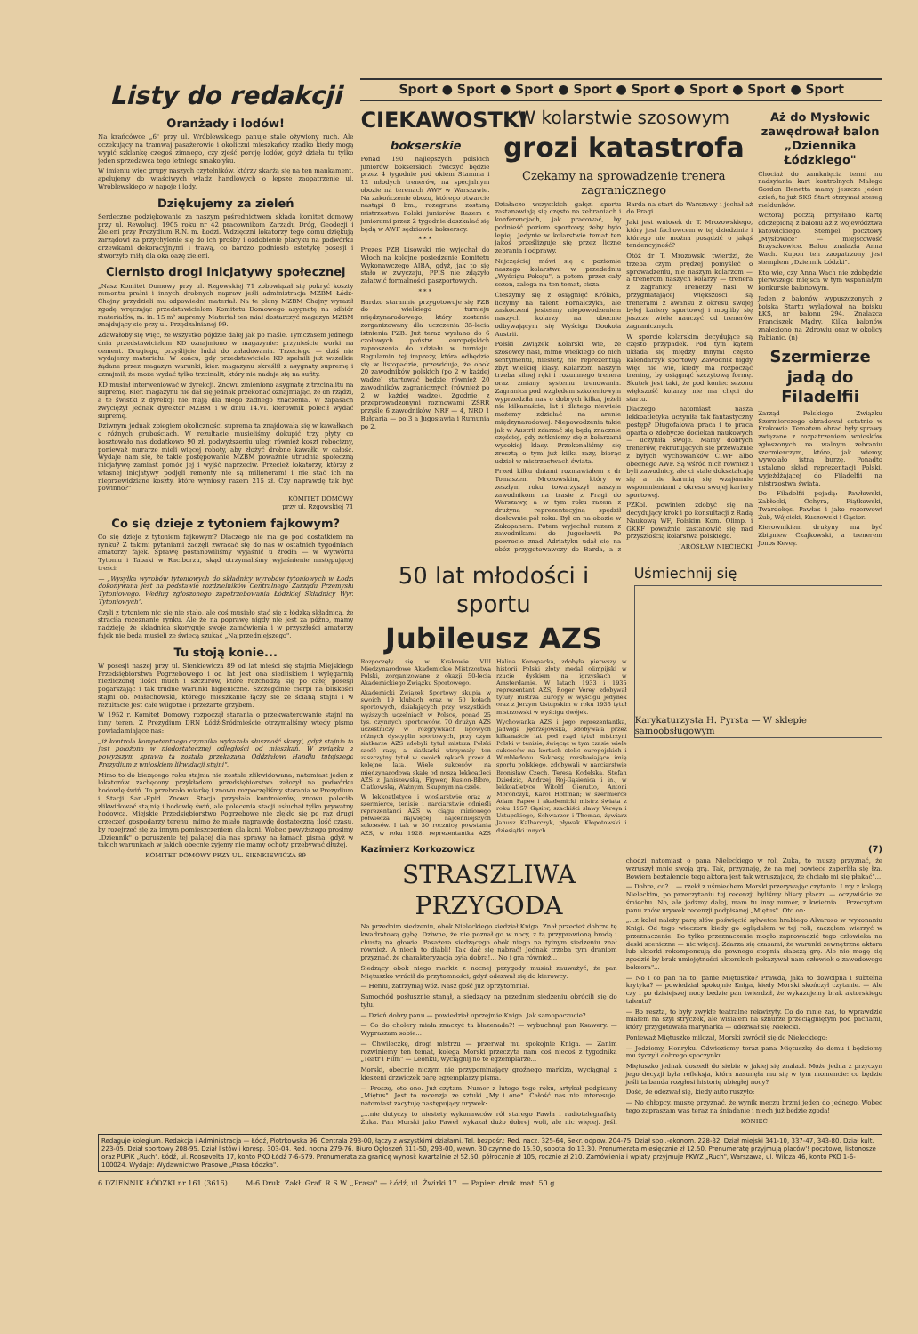Listy do redakcji
Oranżady i lodów!
Na krańcówce „6" przy ul. Wróblewskiego panuje stale ożywiony ruch. Ale oczekujący na tramwaj pasażerowie i okoliczni mieszkańcy rzadko kiedy mogą wypić szklankę czegoś zimnego, czy zjeść porcję lodów, gdyż działa tu tylko jeden sprzedawca tego letniego smakołyku.
W imieniu więc grupy naszych czytelników, którzy skarżą się na ten mankament, apelujemy do właściwych władz handlowych o lepsze zaopatrzenie ul. Wróblewskiego w napoje i lody.
Dziękujemy za zieleń
Serdeczne podziękowanie za naszym pośrednictwem składa komitet domowy przy ul. Rewolucji 1905 roku nr 42 pracownikom Zarządu Dróg, Geodezji i Zieleni przy Prezydium R.N. m. Łodzi. Wdzięczni lokatorzy tego domu dziękują zarządowi za przychylenie się do ich prośby i ozdobienie placyku na podwórku drzewkami dekoracyjnymi i trawą, co bardzo podniosło estetykę posesji i stworzyło miłą dla oka oazę zieleni.
Ciernisto drogi inicjatywy społecznej
„Nasz Komitet Domowy przy ul. Rzgowskiej 71 zobowiązał się pokryć koszty remontu pralni i innych drobnych napraw jeśli administracja MZBM Łódź-Chojny przydzieli mu odpowiedni materiał. Na te plany MZBM Chojny wyraził zgodę wręczając przedstawicielom Komitetu Domowego asygnatę na odbiór materiałów, m. in. 15 m² supremy. Materiał ten miał dostarczyć magazyn MZBM znajdujący się przy ul. Przędzalnianej 99.
Zdawałoby się więc, że wszystko pójdzie dalej jak po maśle. Tymczasem jednego dnia przedstawicielom KD oznajmiono w magazynie: przynieście worki na cement. Drugiego, przyślijcie ludzi do załadowania. Trzeciego — dziś nie wydajemy materiału. W końcu, gdy przedstawiciele KD spełnili już wszelkie żądane przez magazyn warunki, kier. magazynu skreślił z asygnaty supremę i oznajmił, że może wydać tylko trzcinalit, który nie nadaje się na sufity.
KD musiał interweniować w dyrekcji. Znowu zmieniono asygnatę z trzcinalitu na supremę. Kier. magazynu nie dał się jednak przekonać oznajmiając, że on rządzi, a te świstki z dyrekcji nie mają dla niego żadnego znaczenia. W zapasach zwyciężył jednak dyrektor MZBM i w dniu 14.VI. kierownik polecił wydać supremę.
Dziwnym jednak zbiegiem okoliczności suprema ta znajdowała się w kawałkach o różnych grubościach. W rezultacie musieliśmy dokupić trzy płyty co kosztowało nas dodatkowo 90 zł. podwyższeniu uległ również koszt robocizny, ponieważ murarze mieli więcej roboty, aby złożyć drobne kawałki w całość. Wydaje nam się, że takie postępowanie MZBM poważnie utrudnia społeczną inicjatywę zamiast pomóc jej i wyjść naprzeciw. Przecież lokatorzy, którzy z własnej inicjatywy podjęli remonty nie są milionerami i nie stać ich na nieprzewidziane koszty, które wyniosły razem 215 zł. Czy naprawdę tak być powinno?"
KOMITET DOMOWY
przy ul. Rzgowskiej 71
Co się dzieje z tytoniem fajkowym?
Co się dzieje z tytoniem fajkowym? Dlaczego nie ma go pod dostatkiem na rynku? Z takimi pytaniami zaczęli zwracać się do nas w ostatnich tygodniach amatorzy fajek. Sprawę postanowiliśmy wyjaśnić u źródła — w Wytwórni Tytoniu i Tabaki w Raciborzu, skąd otrzymaliśmy wyjaśnienie następującej treści:
— „Wysyłka wyrobów tytoniowych do składnicy wyrobów tytoniowych w Łodzi dokonywana jest na podstawie rozdzielników Centralnego Zarządu Przemysłu Tytoniowego. Według zgłoszonego zapotrzebowania Łódzkiej Składnicy Wyr. Tytoniowych".
Czyli z tytoniem nic się nie stało, ale coś musiało stać się z łódzką składnicą, że straciła rozeznanie rynku. Ale że na poprawę nigdy nie jest za późno, mamy nadzieję, że składnica skoryguje swoje zamówienia i w przyszłości amatorzy fajek nie będą musieli ze świecą szukać „Najprzedniejszego".
Tu stoją konie...
W posesji naszej przy ul. Sienkiewicza 89 od lat mieści się stajnia Miejskiego Przedsiębiorstwa Pogrzebowego i od lat jest ona siedliskiem i wylęgarnią niezliczonej ilości much i szczurów, które rozchodzą się po całej posesji pogarszając i tak trudne warunki higieniczne. Szczególnie cierpi na bliskości stajni ob. Małachowski, którego mieszkanie łączy się ze ścianą stajni i w rezultacie jest całe wilgotne i przeżarte grzybem.
W 1952 r. Komitet Domowy rozpoczął starania o przekwaterowanie stajni na inny teren. Z Prezydium DRN Łódź-Śródmieście otrzymaliśmy wtedy pismo powiadamiające nas:
„iż kontrola kompetentnego czynnika wykazała słuszność skargi, gdyż stajnia ta jest położona w niedostatecznej odległości od mieszkań. W związku z powyższym sprawa ta została przekazana Oddziałowi Handlu tutejszego Prezydium z wnioskiem likwidacji stajni".
Mimo to do bieżącego roku stajnia nie została zlikwidowana, natomiast jeden z lokatorów zachęcony przykładem przedsiębiorstwa założył na podwórku hodowlę świń. To przebrało miarkę i znowu rozpoczęliśmy starania w Prezydium i Stacji San.-Epid. Znowu Stacja przysłała kontrolerów, znowu poleciła zlikwidować stajnię i hodowlę świń, ale polecenia stacji usłuchał tylko prywatny hodowca. Miejskie Przedsiębiorstwo Pogrzebowe nie zlękło się po raz drugi orzeczeń gospodarzy terenu, mimo że miało naprawdę dostateczną ilość czasu, by rozejrzeć się za innym pomieszczeniem dla koni. Wobec powyższego prosimy „Dziennik" o poruszenie tej palącej dla nas sprawy na łamach pisma, gdyż w takich warunkach w jakich obecnie żyjemy nie mamy ochoty przebywać dłużej.
KOMITET DOMOWY PRZY UL. SIENKIEWICZA 89
Sport ● Sport ● Sport ● Sport ● Sport ● Sport ● Sport ● Sport
CIEKAWOSTKI
bokserskie
Ponad 190 najlepszych polskich juniorów bokserskich ćwiczyć będzie przez 4 tygodnie pod okiem Stamma i 12 młodych trenerów, na specjalnym obozie na terenach AWF w Warszawie. Na zakończenie obozu, którego otwarcie nastąpi 8 bm., rozegrane zostaną mistrzostwa Polski juniorów. Razem z juniorami przez 2 tygodnie doszkalać się będą w AWF sędziowie bokserscy.
* * *
Prezes PZB Lisowski nie wyjechał do Włoch na kolejne posiedzenie Komitetu Wykonawczego AIBA, gdyż, jak to się stało w zwyczaju, PPIS nie zdążyło załatwić formalności paszportowych.
* * *
Bardzo starannie przygotowuje się PZB do wielkiego turnieju międzynarodowego, który zostanie zorganizowany dla uczczenia 35-lecia istnienia PZB. Już teraz wysłano do 6 czołowych państw europejskich zaproszenia do udziału w turnieju. Regulamin tej imprezy, która odbędzie się w listopadzie, przewiduje, że obok 20 zawodników polskich (po 2 w każdej wadze) startować będzie również 20 zawodników zagranicznych (również po 2 w każdej wadze). Zgodnie z przeprowadzonymi rozmowami ZSRR przyśle 6 zawodników, NRF — 4, NRD 1 Bułgaria — po 3 a Jugosławia i Rumunia po 2.
W kolarstwie szosowym
grozi katastrofa
Czekamy na sprowadzenie trenera zagranicznego
Działacze wszystkich gałęzi sportu zastanawiają się często na zebraniach i konferencjach, jak pracować, by podnieść poziom sportowy, żeby było lepiej. Jedynie w kolarstwie temat ten jakoś prześlizguje się przez liczne zebrania i odprawy.
Najczęściej mówi się o poziomie naszego kolarstwa w przededniu „Wyścigu Pokoju", a potem, przez cały sezon, zalega na ten temat, cisza.
Cieszymy się z osiągnięć Królaka, liczymy na talent Fornalczyka, ale zaskoczeni jesteśmy niepowodzeniem naszych kolarzy na obecnie odbywającym się Wyścigu Dookoła Austrii.
Polski Związek Kolarski wie, że szosowcy nasi, mimo wielkiego do nich sentymentu, niestety, nie reprezentują zbyt wielkiej klasy. Kolarzom naszym trzeba silnej ręki i rozumnego trenera oraz zmiany systemu trenowania. Zagranica pod względem szkoleniowym wyprzedziła nas o dobrych kilka, jeżeli nie kilkanaście, lat i dlatego niewiele możemy zdziałać na arenie międzynarodowej. Niepowodzenia takie jak w Austrii zdarzać się będą znacznie częściej, gdy zetkniemy się z kolarzami wysokiej klasy. Przekonaliśmy się zresztą o tym już kilka razy, biorąc udział w mistrzostwach świata.
Przed kilku dniami rozmawiałem z dr Tomaszem Mrozowskim, który w zeszłym roku towarzyszył naszym zawodnikom na trasie z Pragi do Warszawy, a w tym roku razem z drużyną reprezentacyjną spędził dosłownie pół roku. Był on na obozie w Zakopanem. Potem wyjechał razem z zawodnikami do Jugosławii. Po powrocie znad Adriatyku udał się na obóz przygotowawczy do Barda, a z Barda na start do Warszawy i jechał aż do Pragi.
Jaki jest wniosek dr T. Mrozowskiego, który jest fachowcem w tej dziedzinie i którego nie można posądzić o jakąś tendencyjność?
Otóż dr T. Mrozowski twierdzi, że trzeba czym prędzej pomyśleć o sprowadzeniu, nie naszym kolarzom — a trenerom naszych kolarzy — trenera z zagranicy. Trenerzy nasi w przygniatającej większości są trenerami z awansu z okresu swojej byłej kariery sportowej i mogliby się jeszcze wiele nauczyć od trenerów zagranicznych.
W sporcie kolarskim decydujące są często przypadek. Pod tym kątem układa się między innymi często kalendarzyk sportowy. Zawodnik nigdy więc nie wie, kiedy ma rozpocząć trening, by osiągnąć szczytową formę. Skutek jest taki, że pod koniec sezonu większość kolarzy nie ma chęci do startu.
Dlaczego natomiast nasza lekkoatletyka uczyniła tak fantastyczny postęp? Długofalowa praca i to praca oparta o zdobycze dociekań naukowych — uczyniła swoje. Mamy dobrych trenerów, rekrutujących się przeważnie z byłych wychowanków CIWF albo obecnego AWF. Są wśród nich również i byli zawodnicy, ale ci stale dokształcają się a nie karmią się wzajemnie wspomnieniami z okresu swojej kariery sportowej.
PZKol. powinien zdobyć się na decydujący krok i po konsultacji z Radą Naukową WF, Polskim Kom. Olimp. i GKKF poważnie zastanowić się nad przyszłością kolarstwa polskiego.
JAROSŁAW NIECIECKI
Aż do Mysłowic zawędrował balon „Dziennika Łódzkiego"
Chociaż do zamknięcia termi nu nadsyłania kart kontrolnych Małego Gordon Benetta mamy jeszcze jeden dzień, to już SKS Start otrzymał szereg meldunków.
Wczoraj pocztą przysłano kartę odczepioną z balonu aż z województwa katowickiego. Stempel pocztowy „Mysłowice" — miejscowość Brzyszkowice. Balon znalazła Anna Wach. Kupon ten zaopatrzony jest stemplem „Dziennik Łódzki".
Kto wie, czy Anna Wach nie zdobędzie pierwszego miejsca w tym wspaniałym konkursie balonowym.
Jeden z balonów wypuszczonych z boiska Startu wylądował na boisku ŁKS, nr balonu 294. Znalazca Franciszek Mądry. Kilka balonów znaleziono na Zdrowiu oraz w okolicy Pabianic. (n)
Szermierze jadą do Filadelfii
Zarząd Polskiego Związku Szermierczego obradował ostatnio w Krakowie. Tematem obrad były sprawy związane z rozpatrzeniem wniosków zgłoszonych na walnym zebraniu szermierczym, które, jak wiemy, wywołało istną burzę. Ponadto ustalono skład reprezentacji Polski, wyjeżdżającej do Filadelfii na mistrzostwa świata.
Do Filadelfii pojadą: Pawłowski, Zabłocki, Ochyra, Piątkowski, Twardokęs, Pawłas i jako rezerwowi Żub, Wójcicki, Kuszewski i Gąsior.
Kierownikiem drużyny ma być Zbigniew Czajkowski, a trenerem Jonos Kevey.
50 lat młodości i sportu
Jubileusz AZS
Rozpoczęły się w Krakowie VIII Międzynarodowe Akademickie Mistrzostwa Polski, zorganizowane z okazji 50-lecia Akademickiego Związku Sportowego.
Akademicki Związek Sportowy skupia w swoich 19 klubach oraz w 50 kołach sportowych, działających przy wszystkich wyższych uczelniach w Polsce, ponad 25 tys. czynnych sportowców. 70 drużyn AZS uczestniczy w rozgrywkach ligowych różnych dyscyplin sportowych, przy czym siatkarze AZS zdobyli tytuł mistrza Polski sześć razy, a siatkarki utrzymały ten zaszczytny tytuł w swoich rękach przez 4 kolejne lata. Wiele sukcesów na międzynarodową skalę od noszą lekkoatleci AZS z Janiszewską, Figwer, Kusion-Bibro, Ciatkowską, Ważnym, Skupnym na czele.
W lekkoatletyce i wioślarstwie oraz w szermierce, tenisie i narciarstwie odnieśli reprezentanci AZS w ciągu minionego półwiecza najwięcej najcenniejszych sukcesów. I tak w 30 rocznicę powstania AZS, w roku 1928, reprezentantka AZS Halina Konopacka, zdobyła pierwszy w historii Polski złoty medal olimpijski w rzucie dyskiem na igrzyskach w Amsterdamie. W latach 1933 i 1935 reprezentant AZS, Roger Verey zdobywał tytuły mistrza Europy w wyścigu jedynek oraz z Jerzym Ustupskim w roku 1935 tytuł mistrzowski w wyścigu dwójek.
Wychowanka AZS i jego reprezentantka, Jadwiga Jędrzejowska, zdobywała przez kilkanaście lat pod rząd tytuł mistrzyni Polski w tenisie, święcąc w tym czasie wiele sukcesów na kortach stolic europejskich i Wimbledonu. Sukcesy, rozsławiające imię sportu polskiego, zdobywali w narciarstwie Bronisław Czech, Teresa Kodelska, Stefan Dziedzic, Andrzej Roj-Gąsienica i in.; w lekkoatletyce Witold Gierutto, Antoni Morończyk, Karol Hoffman; w szermierce Adam Papee i akademicki mistrz świata z roku 1957 Gąsior, szachiści sławy Vereya i Ustupskiego, Schwarzer i Thomas, żywiarz Janusz Kalbarczyk, pływak Kłopotowski i dziesiątki innych.
Uśmiechnij się
Karykaturzysta H. Pyrsta — W sklepie samoobsługowym
Kazimierz Korkozowicz (7)
STRASZLIWA PRZYGODA
Na przednim siedzeniu, obok Nieleckiego siedział Kniga. Znał przecież dobrze tę kwadratową gębę. Dziwne, że nie poznał go w nocy, z tą przyprawioną brodą i chustą na głowie. Pasażera siedzącego obok niego na tylnym siedzeniu znał również. A niech to diabli! Tak dać się nabrać! Jednak trzeba tym draniom przyznać, że charakteryzacja była dobra!... No i gra również...
Siedzący obok niego markiz z nocnej przygody musiał zauważyć, że pan Miętuszko wrócił do przytomności, gdyż odezwał się do kierowcy:
— Heniu, zatrzymaj wóz. Nasz gość już oprzytomniał.
Samochód posłusznie stanął, a siedzący na przednim siedzeniu obrócili się do tyłu.
— Dzień dobry panu — powiedział uprzejmie Kniga. Jak samopoczucie?
— Co do cholery miała znaczyć ta błazenada?! — wybuchnął pan Ksawery. — Wypraszam sobie...
— Chwileczkę, drogi mistrzu — przerwał mu spokojnie Kniga. — Zanim rozwiniemy ten temat, kolega Morski przeczyta nam coś niecoś z tygodnika „Teatr i Film" — Leonku, wyciągnij no te egzemplarze...
Morski, obecnie niczym nie przypominający groźnego markiza, wyciągnął z kieszeni drzwiczek parę egzemplarzy pisma.
— Proszę, oto one. Już czytam. Numer z lutego tego roku, artykuł podpisany „Miętus". Jest to recenzja ze sztuki „My i one". Całość nas nie interesuje, natomiast zacytuję następujący urywek:
„...nie dotyczy to niestety wykonawców ról starego Pawła i radiotelegrafisty Żuka. Pan Morski jako Paweł wykazał dużo dobrej woli, ale nic więcej. Jeśli chodzi natomiast o pana Nieleckiego w roli Żuka, to muszę przyznać, że wzruszył mnie swoją grą. Tak, przyznaję, że na mej powiece zaperliła się łza. Bowiem beztalencie tego aktora jest tak wzruszające, że chciało mi się płakać"...
— Dobre, co?... — rzekł z uśmiechem Morski przerywając czytanie. I my z kolegą Nieleckim, po przeczytaniu tej recenzji byliśmy bliscy płaczu — oczywiście ze śmiechu. No, ale jedźmy dalej, mam tu inny numer, z kwietnia... Przeczytam panu znów urywek recenzji podpisanej „Miętus". Oto on:
„...z kolei należy parę słów poświęcić sylwetce hrabiego Alvaroso w wykonaniu Knigi. Od tego wieczoru kiedy go oglądałem w tej roli, zacząłem wierzyć w przeznaczenie. Bo tylko przeznaczenie mogło zaprowadzić tego człowieka na deski sceniczne — nic więcej. Zdarza się czasami, że warunki zewnętrzne aktora lub aktorki rekompensują do pewnego stopnia słabszą grę. Ale nie mogę się zgodzić by brak umiejętności aktorskich pokazywał nam człowiek o zawodowego boksera"...
— No i co pan na to, panie Miętuszko? Prawda, jaka to dowcipna i subtelna krytyka? — powiedział spokojnie Kniga, kiedy Morski skończył czytanie. — Ale czy i po dzisiejszej nocy będzie pan twierdził, że wykazujemy brak aktorskiego talentu?
— Bo reszta, to były zwykłe teatralne rekwizyty. Co do mnie zaś, to wprawdzie miałem na szyi stryczek, ale wisiałem na sznurze przeciągniętym pod pachami, który przygotowała marynarka — odezwał się Nielecki.
Ponieważ Miętuszko milczał, Morski zwrócił się do Nieleckiego:
— Jedziemy, Henryku. Odwieziemy teraz pana Miętuszkę do domu i będziemy mu życzyli dobrego spoczynku...
Miętuszko jednak doszedł do siebie w jakiej się znalazł. Może jedna z przyczyn jego decyzji była refleksja, która nasunęła mu się w tym momencie: co będzie jeśli ta banda rozgłosi historię ubiegłej nocy?
Dość, że odezwał się, kiedy auto ruszyło:
— No chłopcy, muszę przyznać, że wynik meczu brzmi jeden do jednego. Wobec tego zapraszam was teraz na śniadanie i niech już będzie zgoda!
KONIEC
Redaguje kolegium. Redakcja i Administracja — Łódź, Piotrkowska 96. Centrala 293-00, łączy z wszystkimi działami. Tel. bezpośr.: Red. nacz. 325-64, Sekr. odpow. 204-75. Dział spol.-ekonom. 228-32. Dział miejski 341-10, 337-47, 343-80. Dział kult. 223-05. Dział sportowy 208-95. Dział listów i koresp. 303-04. Red. nocna 279-76. Biuro Ogłoszeń 311-50, 293-00, wewn. 30 czynne do 15.30, sobota do 13.30. Prenumerata miesięcznie zł 12.50. Prenumeratę przyjmują placów'! pocztowe, listonosze oraz PUPiK „Ruch". Łódź, ul. Roosevelta 17, konto PKO Łódź 7-6-579. Prenumerata za granicę wynosi: kwartalnie zł 52.50, półrocznie zł 105, rocznie zł 210. Zamówienia i wpłaty przyjmuje PKWZ „Ruch", Warszawa, ul. Wilcza 46, konto PKO 1-6-100024. Wydaje: Wydawnictwo Prasowe „Prasa Łódzka".
6 DZIENNIK ŁÓDZKI nr 161 (3616) M-6 Druk. Zakł. Graf. R.S.W. „Prasa" — Łódź, ul. Żwirki 17. — Papier: druk. mat. 50 g.